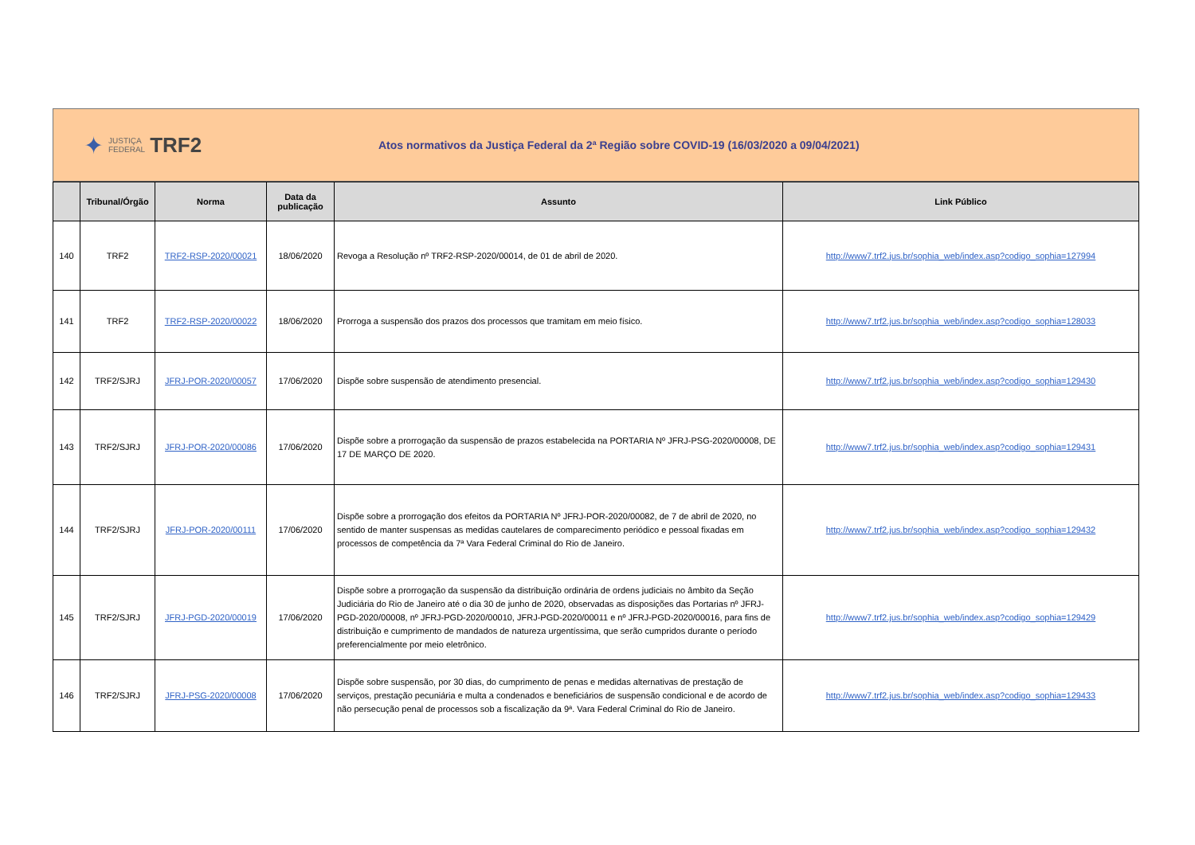✦ JUSTIÇA
FEDERAL TRF2
Atos normativos da Justiça Federal da 2ª Região sobre COVID-19 (16/03/2020 a 09/04/2021)
| | Tribunal/Órgão | Norma | Data da publicação | Assunto | Link Público |
| --- | --- | --- | --- | --- | --- |
| 140 | TRF2 | TRF2-RSP-2020/00021 | 18/06/2020 | Revoga a Resolução nº TRF2-RSP-2020/00014, de 01 de abril de 2020. | http://www7.trf2.jus.br/sophia_web/index.asp?codigo_sophia=127994 |
| 141 | TRF2 | TRF2-RSP-2020/00022 | 18/06/2020 | Prorroga a suspensão dos prazos dos processos que tramitam em meio físico. | http://www7.trf2.jus.br/sophia_web/index.asp?codigo_sophia=128033 |
| 142 | TRF2/SJRJ | JFRJ-POR-2020/00057 | 17/06/2020 | Dispõe sobre suspensão de atendimento presencial. | http://www7.trf2.jus.br/sophia_web/index.asp?codigo_sophia=129430 |
| 143 | TRF2/SJRJ | JFRJ-POR-2020/00086 | 17/06/2020 | Dispõe sobre a prorrogação da suspensão de prazos estabelecida na PORTARIA Nº JFRJ-PSG-2020/00008, DE 17 DE MARÇO DE 2020. | http://www7.trf2.jus.br/sophia_web/index.asp?codigo_sophia=129431 |
| 144 | TRF2/SJRJ | JFRJ-POR-2020/00111 | 17/06/2020 | Dispõe sobre a prorrogação dos efeitos da PORTARIA Nº JFRJ-POR-2020/00082, de 7 de abril de 2020, no sentido de manter suspensas as medidas cautelares de comparecimento periódico e pessoal fixadas em processos de competência da 7ª Vara Federal Criminal do Rio de Janeiro. | http://www7.trf2.jus.br/sophia_web/index.asp?codigo_sophia=129432 |
| 145 | TRF2/SJRJ | JFRJ-PGD-2020/00019 | 17/06/2020 | Dispõe sobre a prorrogação da suspensão da distribuição ordinária de ordens judiciais no âmbito da Seção Judiciária do Rio de Janeiro até o dia 30 de junho de 2020, observadas as disposições das Portarias nº JFRJ-PGD-2020/00008, nº JFRJ-PGD-2020/00010, JFRJ-PGD-2020/00011 e nº JFRJ-PGD-2020/00016, para fins de distribuição e cumprimento de mandados de natureza urgentíssima, que serão cumpridos durante o período preferencialmente por meio eletrônico. | http://www7.trf2.jus.br/sophia_web/index.asp?codigo_sophia=129429 |
| 146 | TRF2/SJRJ | JFRJ-PSG-2020/00008 | 17/06/2020 | Dispõe sobre suspensão, por 30 dias, do cumprimento de penas e medidas alternativas de prestação de serviços, prestação pecuniária e multa a condenados e beneficiários de suspensão condicional e de acordo de não persecução penal de processos sob a fiscalização da 9ª. Vara Federal Criminal do Rio de Janeiro. | http://www7.trf2.jus.br/sophia_web/index.asp?codigo_sophia=129433 |